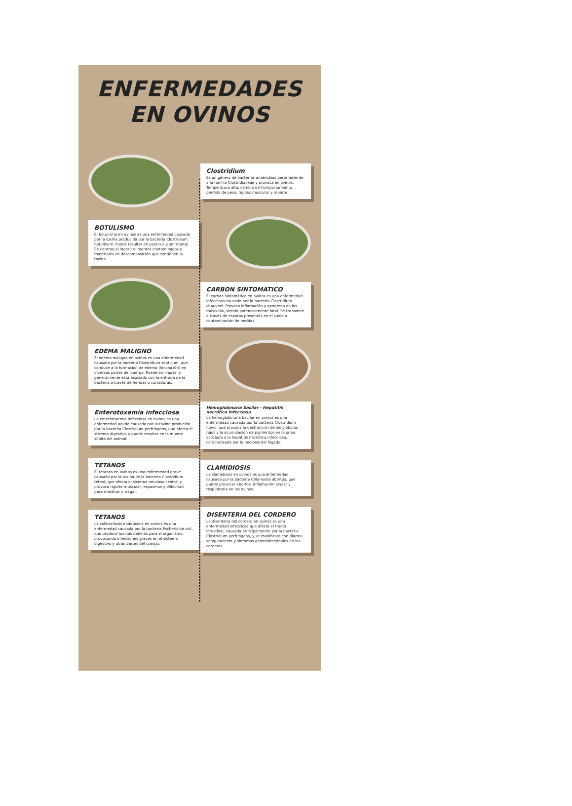ENFERMEDADES
EN OVINOS
Clostridium
Es un género de bacterias anaerobias perteneciente a la familia Clostridiaceae y provoca en ovinos: Temperatura alta, cambio de Comportamiento, pérdida de peso, rigidez muscular y muerte
BOTULISMO
El botulismo en ovinos es una enfermedad causada por la toxina producida por la bacteria Clostridium botulinum. Puede resultar en parálisis y ser mortal. Se contrae al ingerir alimentos contaminados o materiales en descomposición que contienen la toxina.
CARBON SINTOMATICO
El carbon sintomático en ovinos es una enfermedad infecciosa causada por la bacteria Clostridium chauvoei. Provoca inflamación y gangrena en los músculos, siendo potencialmente fatal. Se transmite a través de esporas presentes en el suelo o contaminación de heridas.
EDEMA MALIGNO
El edema maligno en ovinos es una enfermedad causada por la bacteria Clostridium septicum, que conduce a la formación de edema (hinchazón) en diversas partes del cuerpo. Puede ser mortal y generalmente está asociado con la entrada de la bacteria a través de heridas o cortaduras.
Enterotoxemia infecciosa
La enterotoxemia infecciosa en ovinos es una enfermedad aguda causada por la toxina producida por la bacteria Clostridium perfringens, que afecta el sistema digestivo y puede resultar en la muerte súbita del animal.
Hemoglobinuria bacilar - Hepatitis necrótica infecciosa
La hemoglobinuria bacilar en ovinos es una enfermedad causada por la bacteria Clostridium novyi, que provoca la destrucción de los glóbulos rojos y la acumulación de pigmentos en la orina, asociada a la hepatitis necrótica infecciosa, caracterizada por la necrosis del hígado.
TETANOS
El tétanos en ovinos es una enfermedad grave causada por la toxina de la bacteria Clostridium tetani, que afecta el sistema nervioso central y provoca rigidez muscular, espasmos y dificultad para masticar y tragar.
CLAMIDIOSIS
La clamidiosis en ovinos es una enfermedad causada por la bacteria Chlamydia abortus, que puede provocar abortos, inflamación ocular y respiratoria en los ovinos.
TETANOS
La colibacilosis endotóxica en ovinos es una enfermedad causada por la bacteria Escherichia coli, que produce toxinas dañinas para el organismo, provocando infecciones graves en el sistema digestivo y otras partes del cuerpo.
DISENTERIA DEL CORDERO
La disentería del cordero en ovinos es una enfermedad infecciosa que afecta el tracto intestinal, causada principalmente por la bacteria Clostridium perfringens, y se manifiesta con diarrea sanguinolenta y síntomas gastrointestinales en los corderos.